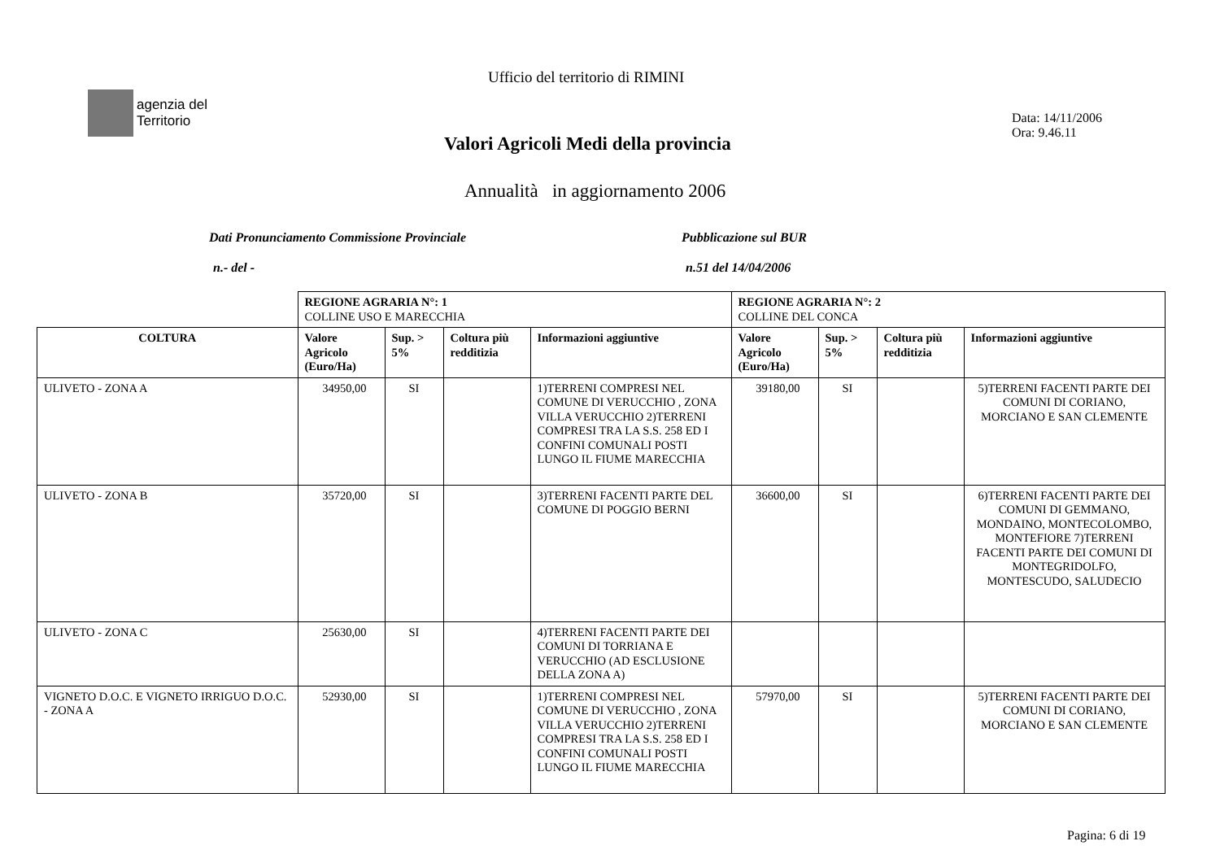Ufficio del territorio di RIMINI
agenzia del
Territorio
Data: 14/11/2006
Ora: 9.46.11
Valori Agricoli Medi della provincia
Annualità in aggiornamento 2006
Dati Pronunciamento Commissione Provinciale
Pubblicazione sul BUR
n.- del - n.51 del 14/04/2006
| | REGIONE AGRARIA N°: 1 COLLINE USO E MARECCHIA | | | | REGIONE AGRARIA N°: 2 COLLINE DEL CONCA | | | |
| COLTURA | Valore Agricolo (Euro/Ha) | Sup. > 5% | Coltura più redditizia | Informazioni aggiuntive | Valore Agricolo (Euro/Ha) | Sup. > 5% | Coltura più redditizia | Informazioni aggiuntive |
| ULIVETO - ZONA A | 34950,00 | SI | | 1)TERRENI COMPRESI NEL COMUNE DI VERUCCHIO , ZONA VILLA VERUCCHIO 2)TERRENI COMPRESI TRA LA S.S. 258 ED I CONFINI COMUNALI POSTI LUNGO IL FIUME MARECCHIA | 39180,00 | SI | | 5)TERRENI FACENTI PARTE DEI COMUNI DI CORIANO, MORCIANO E SAN CLEMENTE |
| ULIVETO - ZONA B | 35720,00 | SI | | 3)TERRENI FACENTI PARTE DEL COMUNE DI POGGIO BERNI | 36600,00 | SI | | 6)TERRENI FACENTI PARTE DEI COMUNI DI GEMMANO, MONDAINO, MONTECOLOMBO, MONTEFIORE 7)TERRENI FACENTI PARTE DEI COMUNI DI MONTEGRIDOLFO, MONTESCUDO, SALUDECIO |
| ULIVETO - ZONA C | 25630,00 | SI | | 4)TERRENI FACENTI PARTE DEI COMUNI DI TORRIANA E VERUCCHIO (AD ESCLUSIONE DELLA ZONA A) | | | | |
| VIGNETO D.O.C. E VIGNETO IRRIGUO D.O.C. - ZONA A | 52930,00 | SI | | 1)TERRENI COMPRESI NEL COMUNE DI VERUCCHIO , ZONA VILLA VERUCCHIO 2)TERRENI COMPRESI TRA LA S.S. 258 ED I CONFINI COMUNALI POSTI LUNGO IL FIUME MARECCHIA | 57970,00 | SI | | 5)TERRENI FACENTI PARTE DEI COMUNI DI CORIANO, MORCIANO E SAN CLEMENTE |
Pagina: 6 di 19